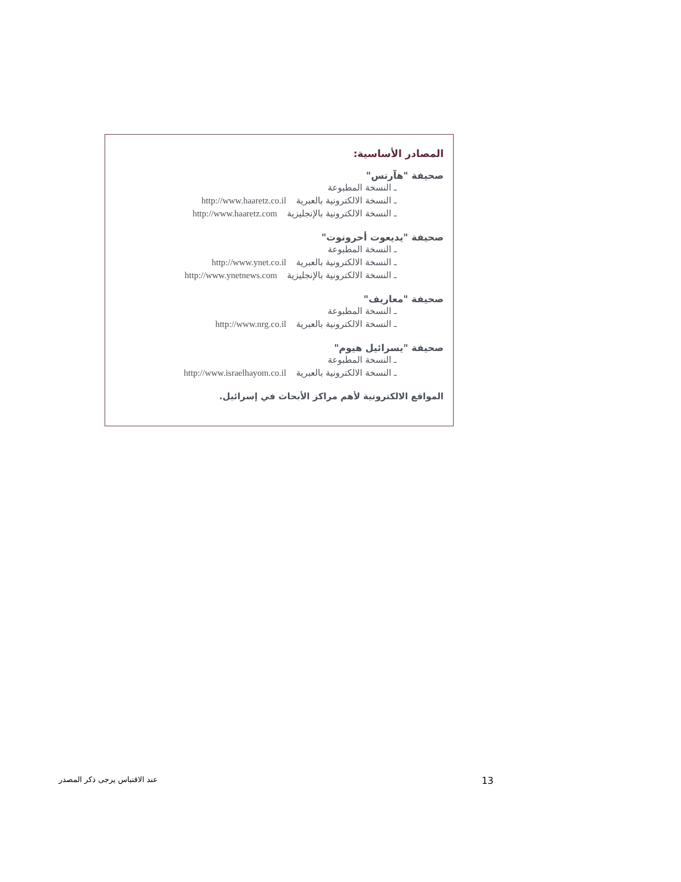المصادر الأساسية:
صحيفة "هآرتس"
ـ النسخة المطبوعة
ـ النسخة الالكترونية بالعبرية http://www.haaretz.co.il
ـ النسخة الالكترونية بالإنجليزية http://www.haaretz.com
صحيفة "يديعوت أحرونوت"
ـ النسخة المطبوعة
ـ النسخة الالكترونية بالعبرية http://www.ynet.co.il
ـ النسخة الالكترونية بالإنجليزية http://www.ynetnews.com
صحيفة "معاريف"
ـ النسخة المطبوعة
ـ النسخة الالكترونية بالعبرية http://www.nrg.co.il
صحيفة "يسرائيل هيوم"
ـ النسخة المطبوعة
ـ النسخة الالكترونية بالعبرية http://www.israelhayom.co.il
المواقع الالكترونية لأهم مراكز الأبحاث في إسرائيل.
عند الاقتباس يرجى ذكر المصدر 13